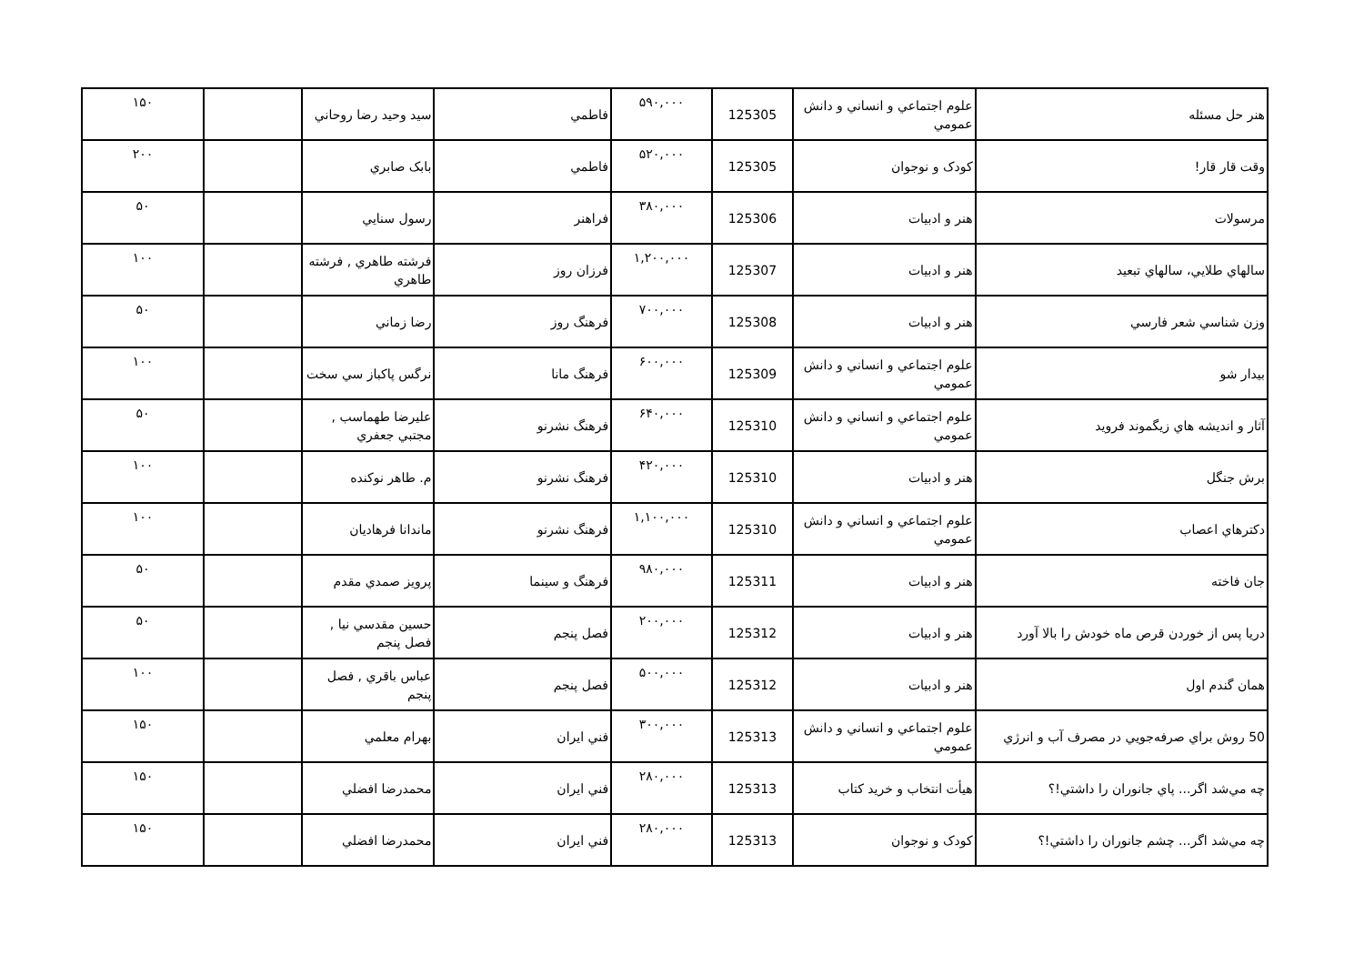| هنر حل مسئله | علوم اجتماعي و انساني و دانش عمومي | 125305 | ۵۹۰,۰۰۰ | فاطمي | سيد وحيد رضا روحاني | | ۱۵۰ |
| وقت قار قار! | كودک و نوجوان | 125305 | ۵۲۰,۰۰۰ | فاطمي | بابک صابري | | ۲۰۰ |
| مرسولات | هنر و ادبيات | 125306 | ۳۸۰,۰۰۰ | فراهنر | رسول سنايي | | ۵۰ |
| سالهاي طلايي، سالهاي تبعيد | هنر و ادبيات | 125307 | ۱,۲۰۰,۰۰۰ | فرزان روز | فرشته طاهري , فرشته طاهري | | ۱۰۰ |
| وزن شناسي شعر فارسي | هنر و ادبيات | 125308 | ۷۰۰,۰۰۰ | فرهنگ روز | رضا زماني | | ۵۰ |
| بيدار شو | علوم اجتماعي و انساني و دانش عمومي | 125309 | ۶۰۰,۰۰۰ | فرهنگ مانا | نرگس پاكباز سي سخت | | ۱۰۰ |
| آثار و انديشه هاي زيگموند فرويد | علوم اجتماعي و انساني و دانش عمومي | 125310 | ۶۴۰,۰۰۰ | فرهنگ نشرنو | عليرضا طهماسب , مجتبي جعفري | | ۵۰ |
| برش جنگل | هنر و ادبيات | 125310 | ۴۲۰,۰۰۰ | فرهنگ نشرنو | م. طاهر نوكنده | | ۱۰۰ |
| دكترهاي اعصاب | علوم اجتماعي و انساني و دانش عمومي | 125310 | ۱,۱۰۰,۰۰۰ | فرهنگ نشرنو | ماندانا فرهاديان | | ۱۰۰ |
| جان فاخته | هنر و ادبيات | 125311 | ۹۸۰,۰۰۰ | فرهنگ و سينما | پرويز صمدي مقدم | | ۵۰ |
| دريا پس از خوردن قرص ماه خودش را بالا آورد | هنر و ادبيات | 125312 | ۲۰۰,۰۰۰ | فصل پنجم | حسين مقدسي نيا , فصل پنجم | | ۵۰ |
| همان گندم اول | هنر و ادبيات | 125312 | ۵۰۰,۰۰۰ | فصل پنجم | عباس باقري , فصل پنجم | | ۱۰۰ |
| 50 روش براي صرفه‌جويي در مصرف آب و انرژي | علوم اجتماعي و انساني و دانش عمومي | 125313 | ۳۰۰,۰۰۰ | فني ايران | بهرام معلمي | | ۱۵۰ |
| چه مي‌شد اگر... پاي جانوران را داشتي!؟ | هيأت انتخاب و خريد كتاب | 125313 | ۲۸۰,۰۰۰ | فني ايران | محمدرضا افضلي | | ۱۵۰ |
| چه مي‌شد اگر... چشم جانوران را داشتي!؟ | كودک و نوجوان | 125313 | ۲۸۰,۰۰۰ | فني ايران | محمدرضا افضلي | | ۱۵۰ |